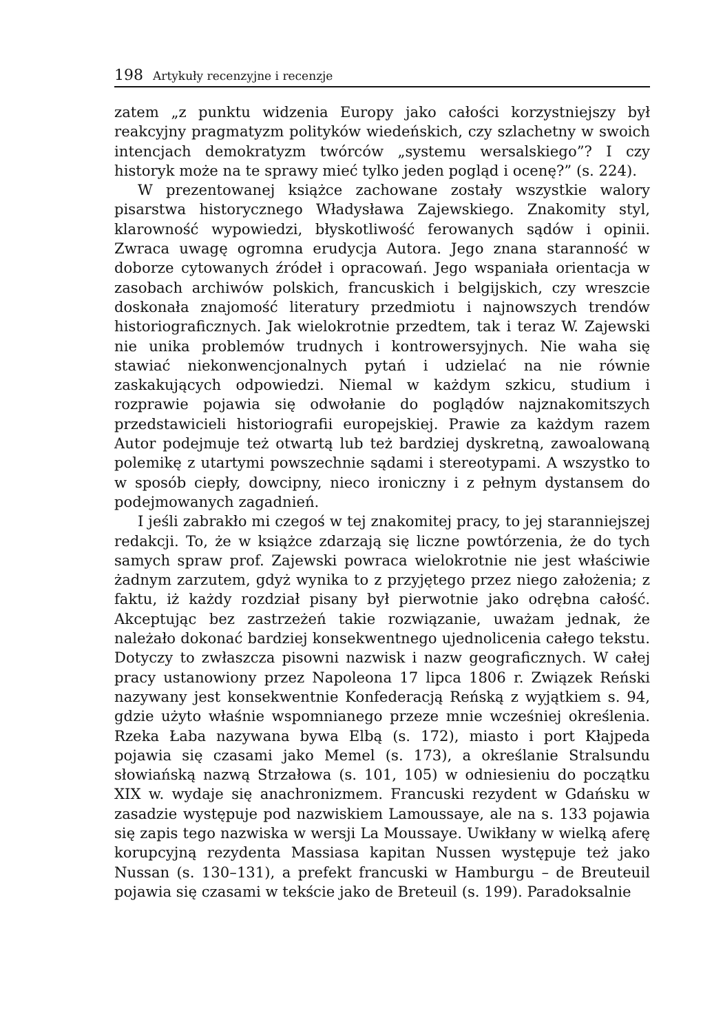198 Artykuły recenzyjne i recenzje
zatem „z punktu widzenia Europy jako całości korzystniejszy był reakcyjny pragmatyzm polityków wiedeńskich, czy szlachetny w swoich intencjach demokratyzm twórców „systemu wersalskiego”? I czy historyk może na te sprawy mieć tylko jeden pogląd i ocenę?” (s. 224).
W prezentowanej książce zachowane zostały wszystkie walory pisarstwa historycznego Władysława Zajewskiego. Znakomity styl, klarowność wypowiedzi, błyskotliwość ferowanych sądów i opinii. Zwraca uwagę ogromna erudycja Autora. Jego znana staranność w doborze cytowanych źródeł i opracowań. Jego wspaniała orientacja w zasobach archiwów polskich, francuskich i belgijskich, czy wreszcie doskonała znajomość literatury przedmiotu i najnowszych trendów historiograficznych. Jak wielokrotnie przedtem, tak i teraz W. Zajewski nie unika problemów trudnych i kontrowersyjnych. Nie waha się stawiać niekonwencjonalnych pytań i udzielać na nie równie zaskakujących odpowiedzi. Niemal w każdym szkicu, studium i rozprawie pojawia się odwołanie do poglądów najznakomitszych przedstawicieli historiografii europejskiej. Prawie za każdym razem Autor podejmuje też otwartą lub też bardziej dyskretną, zawoalowaną polemikę z utartymi powszechnie sądami i stereotypami. A wszystko to w sposób ciepły, dowcipny, nieco ironiczny i z pełnym dystansem do podejmowanych zagadnień.
I jeśli zabrakło mi czegoś w tej znakomitej pracy, to jej staranniejszej redakcji. To, że w książce zdarzają się liczne powtórzenia, że do tych samych spraw prof. Zajewski powraca wielokrotnie nie jest właściwie żadnym zarzutem, gdyż wynika to z przyjętego przez niego założenia; z faktu, iż każdy rozdział pisany był pierwotnie jako odrębna całość. Akceptując bez zastrzeżeń takie rozwiązanie, uważam jednak, że należało dokonać bardziej konsekwentnego ujednolicenia całego tekstu. Dotyczy to zwłaszcza pisowni nazwisk i nazw geograficznych. W całej pracy ustanowiony przez Napoleona 17 lipca 1806 r. Związek Reński nazywany jest konsekwentnie Konfederacją Reńską z wyjątkiem s. 94, gdzie użyto właśnie wspomnianego przeze mnie wcześniej określenia. Rzeka Łaba nazywana bywa Elbą (s. 172), miasto i port Kłajpeda pojawia się czasami jako Memel (s. 173), a określanie Stralsundu słowiańską nazwą Strzałowa (s. 101, 105) w odniesieniu do początku XIX w. wydaje się anachronizmem. Francuski rezydent w Gdańsku w zasadzie występuje pod nazwiskiem Lamoussaye, ale na s. 133 pojawia się zapis tego nazwiska w wersji La Moussaye. Uwikłany w wielką aferę korupcyjną rezydenta Massiasa kapitan Nussen występuje też jako Nussan (s. 130–131), a prefekt francuski w Hamburgu – de Breuteuil pojawia się czasami w tekście jako de Breteuil (s. 199). Paradoksalnie